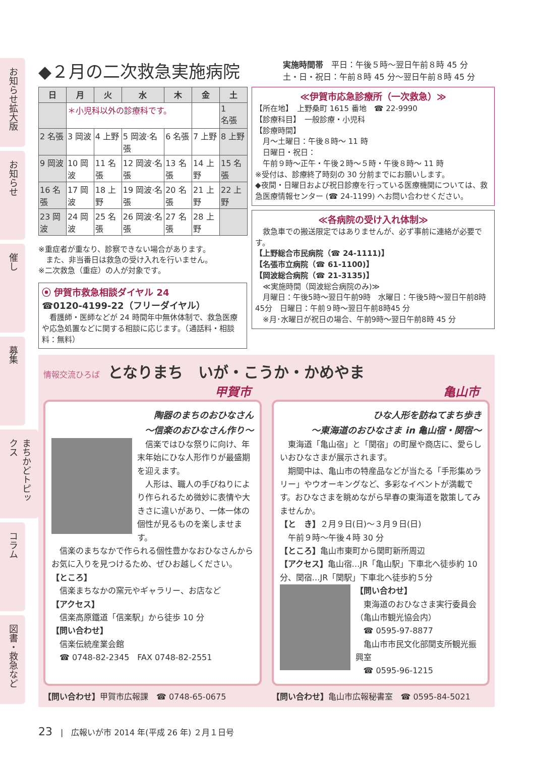お知らせ拡大版
お知らせ
催し
募集
まちかどトピックス
コラム
図書・救急など
◆２月の二次救急実施病院
実施時間帯　平日：午後５時～翌日午前８時 45 分
土・日・祝日：午前８時 45 分～翌日午前８時 45 分
| 日 | 月 | 火 | 水 | 木 | 金 | 土 |
| --- | --- | --- | --- | --- | --- | --- |
| | ＊小児科以外の診療科です。 | | | | | 1 名張 |
| 2 名張 | 3 岡波 | 4 上野 | 5 岡波·名張 | 6 名張 | 7 上野 | 8 上野 |
| 9 岡波 | 10 岡波 | 11 名張 | 12 岡波·名張 | 13 名張 | 14 上野 | 15 名張 |
| 16 名張 | 17 岡波 | 18 上野 | 19 岡波·名張 | 20 名張 | 21 上野 | 22 上野 |
| 23 岡波 | 24 岡波 | 25 名張 | 26 岡波·名張 | 27 名張 | 28 上野 | |
※重症者が重なり、診察できない場合があります。
　また、非当番日は救急の受け入れを行いません。
※二次救急（重症）の人が対象です。
⦿ 伊賀市救急相談ダイヤル 24
☎0120-4199-22（フリーダイヤル）
　看護師・医師などが 24 時間年中無休体制で、救急医療や応急処置などに関する相談に応じます。（通話料・相談料：無料）
≪伊賀市応急診療所（一次救急）≫
【所在地】　上野桑町 1615 番地　☎ 22-9990
【診療科目】　一般診療・小児科
【診療時間】
　月～土曜日：午後８時～ 11 時
　日曜日・祝日：
　午前９時～正午・午後２時～５時・午後８時～ 11 時
※受付は、診療終了時刻の 30 分前までにお願いします。
◆夜間・日曜日および祝日診療を行っている医療機関については、救急医療情報センター (☎ 24-1199) へお問い合わせください。
≪各病院の受け入れ体制≫
　救急車での搬送限定ではありませんが、必ず事前に連絡が必要です。
【上野総合市民病院（☎ 24-1111)】
【名張市立病院（☎ 61-1100)】
【岡波総合病院（☎ 21-3135)】
　≪実施時間（岡波総合病院のみ)≫
　月曜日：午後5時～翌日午前9時　水曜日：午後5時～翌日午前8時45分　日曜日：午前９時～翌日午前8時45 分
　※月･水曜日が祝日の場合、午前9時～翌日午前8時 45 分
情報交流ひろば　となりまち　いが・こうか・かめやま
甲賀市 亀山市
陶器のまちのおひなさん
～信楽のおひなさん作り～
　信楽ではひな祭りに向け、年末年始にひな人形作りが最盛期を迎えます。
　人形は、職人の手びねりにより作られるため微妙に表情や大きさに違いがあり、一体一体の個性が見るものを楽しませます。
　信楽のまちなかで作られる個性豊かなおひなさんからお気に入りを見つけるため、ぜひお越しください。
【ところ】
　信楽まちなかの窯元やギャラリー、お店など
【アクセス】
　信楽高原鐵道「信楽駅」から徒歩 10 分
【問い合わせ】
　信楽伝統産業会館
　☎ 0748-82-2345　FAX 0748-82-2551
ひな人形を訪ねてまち歩き
～東海道のおひなさま in 亀山宿・関宿～
　東海道「亀山宿」と「関宿」の町屋や商店に、愛らしいおひなさまが展示されます。
　期間中は、亀山市の特産品などが当たる「手形集めラリー」やウオーキングなど、多彩なイベントが満載です。おひなさまを眺めながら早春の東海道を散策してみませんか。
【と　き】２月９日(日)～３月９日(日)
　午前９時～午後４時 30 分
【ところ】亀山市東町から関町新所周辺
【アクセス】亀山宿…JR「亀山駅」下車北へ徒歩約 10 分、関宿…JR「関駅」下車北へ徒歩約５分
【問い合わせ】
　東海道のおひなさま実行委員会（亀山市観光協会内）
　☎ 0595-97-8877
　亀山市市民文化部関支所観光振興室
　☎ 0595-96-1215
【問い合わせ】甲賀市広報課　☎ 0748-65-0675
【問い合わせ】亀山市広報秘書室　☎ 0595-84-5021
23　|　広報いが市 2014 年(平成 26 年) ２月１日号